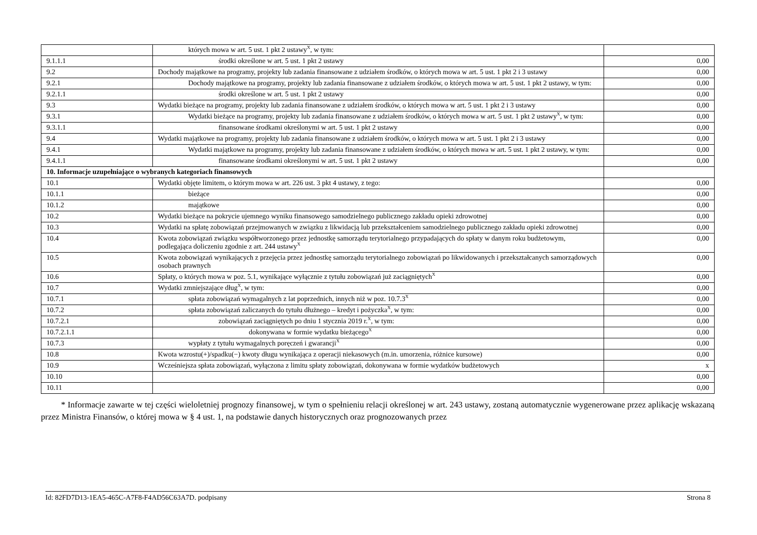| | których mowa w art. 5 ust. 1 pkt 2 ustawy<sup>X</sup>, w tym: | |
| 9.1.1.1 | środki określone w art. 5 ust. 1 pkt 2 ustawy | 0,00 |
| 9.2 | Dochody majątkowe na programy, projekty lub zadania finansowane z udziałem środków, o których mowa w art. 5 ust. 1 pkt 2 i 3 ustawy | 0,00 |
| 9.2.1 | Dochody majątkowe na programy, projekty lub zadania finansowane z udziałem środków, o których mowa w art. 5 ust. 1 pkt 2 ustawy, w tym: | 0,00 |
| 9.2.1.1 | środki określone w art. 5 ust. 1 pkt 2 ustawy | 0,00 |
| 9.3 | Wydatki bieżące na programy, projekty lub zadania finansowane z udziałem środków, o których mowa w art. 5 ust. 1 pkt 2 i 3 ustawy | 0,00 |
| 9.3.1 | Wydatki bieżące na programy, projekty lub zadania finansowane z udziałem środków, o których mowa w art. 5 ust. 1 pkt 2 ustawy<sup>X</sup>, w tym: | 0,00 |
| 9.3.1.1 | finansowane środkami określonymi w art. 5 ust. 1 pkt 2 ustawy | 0,00 |
| 9.4 | Wydatki majątkowe na programy, projekty lub zadania finansowane z udziałem środków, o których mowa w art. 5 ust. 1 pkt 2 i 3 ustawy | 0,00 |
| 9.4.1 | Wydatki majątkowe na programy, projekty lub zadania finansowane z udziałem środków, o których mowa w art. 5 ust. 1 pkt 2 ustawy, w tym: | 0,00 |
| 9.4.1.1 | finansowane środkami określonymi w art. 5 ust. 1 pkt 2 ustawy | 0,00 |
| 10. Informacje uzupełniające o wybranych kategoriach finansowych | | |
| 10.1 | Wydatki objęte limitem, o którym mowa w art. 226 ust. 3 pkt 4 ustawy, z tego: | 0,00 |
| 10.1.1 | bieżące | 0,00 |
| 10.1.2 | majątkowe | 0,00 |
| 10.2 | Wydatki bieżące na pokrycie ujemnego wyniku finansowego samodzielnego publicznego zakładu opieki zdrowotnej | 0,00 |
| 10.3 | Wydatki na spłatę zobowiązań przejmowanych w związku z likwidacją lub przekształceniem samodzielnego publicznego zakładu opieki zdrowotnej | 0,00 |
| 10.4 | Kwota zobowiązań związku współtworzonego przez jednostkę samorządu terytorialnego przypadających do spłaty w danym roku budżetowym, podlegająca doliczeniu zgodnie z art. 244 ustawy<sup>X</sup> | 0,00 |
| 10.5 | Kwota zobowiązań wynikających z przejęcia przez jednostkę samorządu terytorialnego zobowiązań po likwidowanych i przekształcanych samorządowych osobach prawnych | 0,00 |
| 10.6 | Spłaty, o których mowa w poz. 5.1, wynikające wyłącznie z tytułu zobowiązań już zaciągniętych<sup>X</sup> | 0,00 |
| 10.7 | Wydatki zmniejszające dług<sup>X</sup>, w tym: | 0,00 |
| 10.7.1 | spłata zobowiązań wymagalnych z lat poprzednich, innych niż w poz. 10.7.3<sup>X</sup> | 0,00 |
| 10.7.2 | spłata zobowiązań zaliczanych do tytułu dłużnego – kredyt i pożyczka<sup>X</sup>, w tym: | 0,00 |
| 10.7.2.1 | zobowiązań zaciągniętych po dniu 1 stycznia 2019 r.<sup>X</sup>, w tym: | 0,00 |
| 10.7.2.1.1 | dokonywana w formie wydatku bieżącego<sup>X</sup> | 0,00 |
| 10.7.3 | wypłaty z tytułu wymagalnych poręczeń i gwarancji<sup>X</sup> | 0,00 |
| 10.8 | Kwota wzrostu(+)/spadku(−) kwoty długu wynikająca z operacji niekasowych (m.in. umorzenia, różnice kursowe) | 0,00 |
| 10.9 | Wcześniejsza spłata zobowiązań, wyłączona z limitu spłaty zobowiązań, dokonywana w formie wydatków budżetowych | x |
| 10.10 | | 0,00 |
| 10.11 | | 0,00 |
* Informacje zawarte w tej części wieloletniej prognozy finansowej, w tym o spełnieniu relacji określonej w art. 243 ustawy, zostaną automatycznie wygenerowane przez aplikację wskazaną przez Ministra Finansów, o której mowa w § 4 ust. 1, na podstawie danych historycznych oraz prognozowanych przez
Id: 82FD7D13-1EA5-465C-A7F8-F4AD56C63A7D. podpisany Strona 8